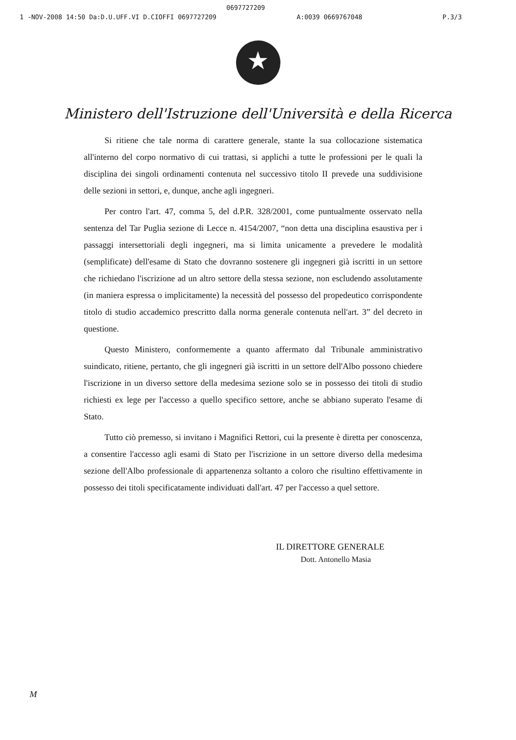0697727209
1 -NOV-2008 14:50 Da:D.U.UFF.VI D.CIOFFI 0697727209 A:0039 0669767048 P.3/3
★
Ministero dell'Istruzione dell'Università e della Ricerca
Si ritiene che tale norma di carattere generale, stante la sua collocazione sistematica all'interno del corpo normativo di cui trattasi, si applichi a tutte le professioni per le quali la disciplina dei singoli ordinamenti contenuta nel successivo titolo II prevede una suddivisione delle sezioni in settori, e, dunque, anche agli ingegneri.
Per contro l'art. 47, comma 5, del d.P.R. 328/2001, come puntualmente osservato nella sentenza del Tar Puglia sezione di Lecce n. 4154/2007, “non detta una disciplina esaustiva per i passaggi intersettoriali degli ingegneri, ma si limita unicamente a prevedere le modalità (semplificate) dell'esame di Stato che dovranno sostenere gli ingegneri già iscritti in un settore che richiedano l'iscrizione ad un altro settore della stessa sezione, non escludendo assolutamente (in maniera espressa o implicitamente) la necessità del possesso del propedeutico corrispondente titolo di studio accademico prescritto dalla norma generale contenuta nell'art. 3” del decreto in questione.
Questo Ministero, conformemente a quanto affermato dal Tribunale amministrativo suindicato, ritiene, pertanto, che gli ingegneri già iscritti in un settore dell'Albo possono chiedere l'iscrizione in un diverso settore della medesima sezione solo se in possesso dei titoli di studio richiesti ex lege per l'accesso a quello specifico settore, anche se abbiano superato l'esame di Stato.
Tutto ciò premesso, si invitano i Magnifici Rettori, cui la presente è diretta per conoscenza, a consentire l'accesso agli esami di Stato per l'iscrizione in un settore diverso della medesima sezione dell'Albo professionale di appartenenza soltanto a coloro che risultino effettivamente in possesso dei titoli specificatamente individuati dall'art. 47 per l'accesso a quel settore.
IL DIRETTORE GENERALE
Dott. Antonello Masia
M